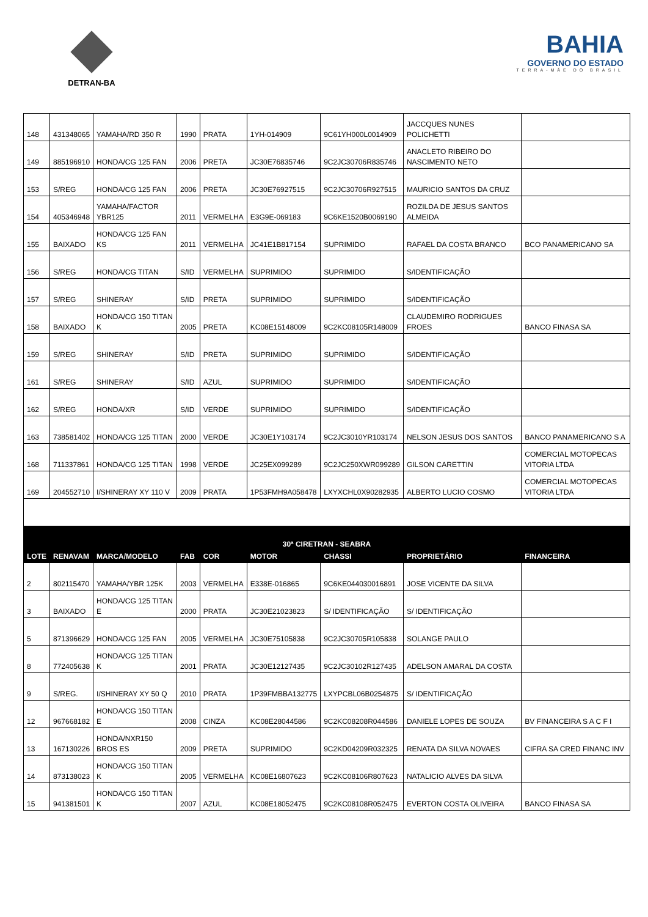DETRAN-BA
BAHIA
GOVERNO DO ESTADO
TERRA-MÃE DO BRASIL
| 148 | 431348065 | YAMAHA/RD 350 R | 1990 | PRATA | 1YH-014909 | 9C61YH000L0014909 | JACCQUES NUNES POLICHETTI | |
| 149 | 885196910 | HONDA/CG 125 FAN | 2006 | PRETA | JC30E76835746 | 9C2JC30706R835746 | ANACLETO RIBEIRO DO NASCIMENTO NETO | |
| 153 | S/REG | HONDA/CG 125 FAN | 2006 | PRETA | JC30E76927515 | 9C2JC30706R927515 | MAURICIO SANTOS DA CRUZ | |
| 154 | 405346948 | YAMAHA/FACTOR YBR125 | 2011 | VERMELHA | E3G9E-069183 | 9C6KE1520B0069190 | ROZILDA DE JESUS SANTOS ALMEIDA | |
| 155 | BAIXADO | HONDA/CG 125 FAN KS | 2011 | VERMELHA | JC41E1B817154 | SUPRIMIDO | RAFAEL DA COSTA BRANCO | BCO PANAMERICANO SA |
| 156 | S/REG | HONDA/CG TITAN | S/ID | VERMELHA | SUPRIMIDO | SUPRIMIDO | S/IDENTIFICAÇÃO | |
| 157 | S/REG | SHINERAY | S/ID | PRETA | SUPRIMIDO | SUPRIMIDO | S/IDENTIFICAÇÃO | |
| 158 | BAIXADO | HONDA/CG 150 TITAN K | 2005 | PRETA | KC08E15148009 | 9C2KC08105R148009 | CLAUDEMIRO RODRIGUES FROES | BANCO FINASA SA |
| 159 | S/REG | SHINERAY | S/ID | PRETA | SUPRIMIDO | SUPRIMIDO | S/IDENTIFICAÇÃO | |
| 161 | S/REG | SHINERAY | S/ID | AZUL | SUPRIMIDO | SUPRIMIDO | S/IDENTIFICAÇÃO | |
| 162 | S/REG | HONDA/XR | S/ID | VERDE | SUPRIMIDO | SUPRIMIDO | S/IDENTIFICAÇÃO | |
| 163 | 738581402 | HONDA/CG 125 TITAN | 2000 | VERDE | JC30E1Y103174 | 9C2JC3010YR103174 | NELSON JESUS DOS SANTOS | BANCO PANAMERICANO S A |
| 168 | 711337861 | HONDA/CG 125 TITAN | 1998 | VERDE | JC25EX099289 | 9C2JC250XWR099289 | GILSON CARETTIN | COMERCIAL MOTOPECAS VITORIA LTDA |
| 169 | 204552710 | I/SHINERAY XY 110 V | 2009 | PRATA | 1P53FMH9A058478 | LXYXCHL0X90282935 | ALBERTO LUCIO COSMO | COMERCIAL MOTOPECAS VITORIA LTDA |
| 30ª CIRETRAN - SEABRA | | | | | | | | |
| LOTE | RENAVAM | MARCA/MODELO | FAB | COR | MOTOR | CHASSI | PROPRIETÁRIO | FINANCEIRA |
| 2 | 802115470 | YAMAHA/YBR 125K | 2003 | VERMELHA | E338E-016865 | 9C6KE044030016891 | JOSE VICENTE DA SILVA | |
| 3 | BAIXADO | HONDA/CG 125 TITAN E | 2000 | PRATA | JC30E21023823 | S/ IDENTIFICAÇÃO | S/ IDENTIFICAÇÃO | |
| 5 | 871396629 | HONDA/CG 125 FAN | 2005 | VERMELHA | JC30E75105838 | 9C2JC30705R105838 | SOLANGE PAULO | |
| 8 | 772405638 | HONDA/CG 125 TITAN K | 2001 | PRATA | JC30E12127435 | 9C2JC30102R127435 | ADELSON AMARAL DA COSTA | |
| 9 | S/REG. | I/SHINERAY XY 50 Q | 2010 | PRATA | 1P39FMBBA132775 | LXYPCBL06B0254875 | S/ IDENTIFICAÇÃO | |
| 12 | 967668182 | HONDA/CG 150 TITAN E | 2008 | CINZA | KC08E28044586 | 9C2KC08208R044586 | DANIELE LOPES DE SOUZA | BV FINANCEIRA S A C F I |
| 13 | 167130226 | HONDA/NXR150 BROS ES | 2009 | PRETA | SUPRIMIDO | 9C2KD04209R032325 | RENATA DA SILVA NOVAES | CIFRA SA CRED FINANC INV |
| 14 | 873138023 | HONDA/CG 150 TITAN K | 2005 | VERMELHA | KC08E16807623 | 9C2KC08106R807623 | NATALICIO ALVES DA SILVA | |
| 15 | 941381501 | HONDA/CG 150 TITAN K | 2007 | AZUL | KC08E18052475 | 9C2KC08108R052475 | EVERTON COSTA OLIVEIRA | BANCO FINASA SA |